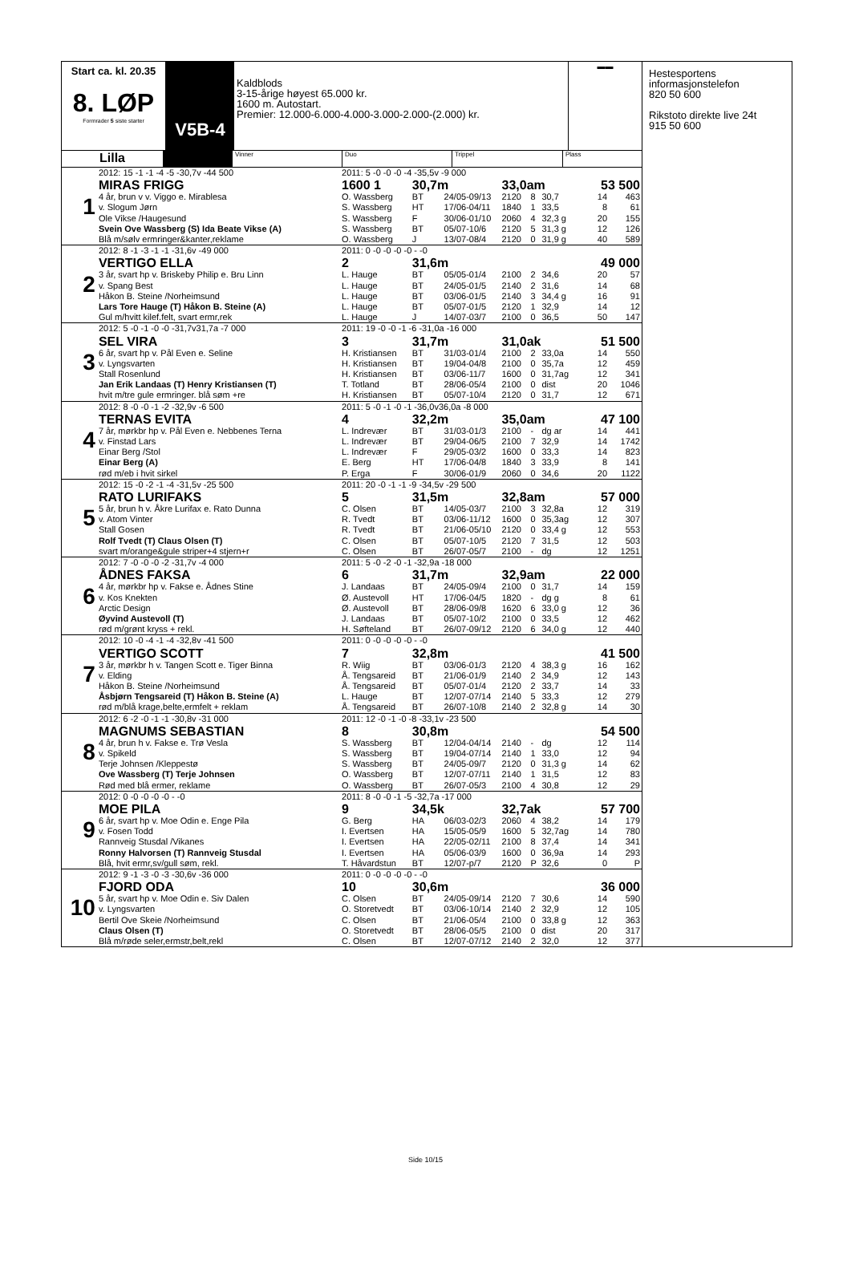Start ca. kl. 20.35
8. LØP
Formrader 5 siste starter
V5B-4
Kaldblods
3-15-årige høyest 65.000 kr.
1600 m. Autostart.
Premier: 12.000-6.000-4.000-3.000-2.000-(2.000) kr.
▬▬
Lilla
Vinner Duo Trippel Plass
| 1 | 2012: 15 -1 -1 -4 -5 -30,7v -44 500 | 2011: 5 -0 -0 -0 -4 -35,5v -9 000 | | | | | | | |
| | MIRAS FRIGG | 1600 1 | 30,7m | | 33,0am | | | 53 500 | |
| | 4 år, brun v v. Viggo e. Mirablesa | O. Wassberg | BT | 24/05-09/13 | 2120 | 8 | 30,7 | 14 | 463 |
| | v. Slogum Jørn | S. Wassberg | HT | 17/06-04/11 | 1840 | 1 | 33,5 | 8 | 61 |
| | Ole Vikse /Haugesund | S. Wassberg | F | 30/06-01/10 | 2060 | 4 | 32,3 g | 20 | 155 |
| | Svein Ove Wassberg (S) Ida Beate Vikse (A) | S. Wassberg | BT | 05/07-10/6 | 2120 | 5 | 31,3 g | 12 | 126 |
| | Blå m/sølv ermringer&kanter,reklame | O. Wassberg | J | 13/07-08/4 | 2120 | 0 | 31,9 g | 40 | 589 |
| 2 | 2012: 8 -1 -3 -1 -1 -31,6v -49 000 | 2011: 0 -0 -0 -0 -0 - -0 | | | | | | | |
| | VERTIGO ELLA | 2 | 31,6m | | | | | 49 000 | |
| | 3 år, svart hp v. Briskeby Philip e. Bru Linn | L. Hauge | BT | 05/05-01/4 | 2100 | 2 | 34,6 | 20 | 57 |
| | v. Spang Best | L. Hauge | BT | 24/05-01/5 | 2140 | 2 | 31,6 | 14 | 68 |
| | Håkon B. Steine /Norheimsund | L. Hauge | BT | 03/06-01/5 | 2140 | 3 | 34,4 g | 16 | 91 |
| | Lars Tore Hauge (T) Håkon B. Steine (A) | L. Hauge | BT | 05/07-01/5 | 2120 | 1 | 32,9 | 14 | 12 |
| | Gul m/hvitt kilef.felt, svart ermr,rek | L. Hauge | J | 14/07-03/7 | 2100 | 0 | 36,5 | 50 | 147 |
| 3 | 2012: 5 -0 -1 -0 -0 -31,7v31,7a -7 000 | 2011: 19 -0 -0 -1 -6 -31,0a -16 000 | | | | | | | |
| | SEL VIRA | 3 | 31,7m | | 31,0ak | | | 51 500 | |
| | 6 år, svart hp v. Pål Even e. Seline | H. Kristiansen | BT | 31/03-01/4 | 2100 | 2 | 33,0a | 14 | 550 |
| | v. Lyngsvarten | H. Kristiansen | BT | 19/04-04/8 | 2100 | 0 | 35,7a | 12 | 459 |
| | Stall Rosenlund | H. Kristiansen | BT | 03/06-11/7 | 1600 | 0 | 31,7ag | 12 | 341 |
| | Jan Erik Landaas (T) Henry Kristiansen (T) | T. Totland | BT | 28/06-05/4 | 2100 | 0 | dist | 20 | 1046 |
| | hvit m/tre gule ermringer. blå søm +re | H. Kristiansen | BT | 05/07-10/4 | 2120 | 0 | 31,7 | 12 | 671 |
| 4 | 2012: 8 -0 -0 -1 -2 -32,9v -6 500 | 2011: 5 -0 -1 -0 -1 -36,0v36,0a -8 000 | | | | | | | |
| | TERNAS EVITA | 4 | 32,2m | | 35,0am | | | 47 100 | |
| | 7 år, mørkbr hp v. Pål Even e. Nebbenes Terna | L. Indrevær | BT | 31/03-01/3 | 2100 | - | dg ar | 14 | 441 |
| | v. Finstad Lars | L. Indrevær | BT | 29/04-06/5 | 2100 | 7 | 32,9 | 14 | 1742 |
| | Einar Berg /Stol | L. Indrevær | F | 29/05-03/2 | 1600 | 0 | 33,3 | 14 | 823 |
| | Einar Berg (A) | E. Berg | HT | 17/06-04/8 | 1840 | 3 | 33,9 | 8 | 141 |
| | rød m/eb i hvit sirkel | P. Erga | F | 30/06-01/9 | 2060 | 0 | 34,6 | 20 | 1122 |
| 5 | 2012: 15 -0 -2 -1 -4 -31,5v -25 500 | 2011: 20 -0 -1 -1 -9 -34,5v -29 500 | | | | | | | |
| | RATO LURIFAKS | 5 | 31,5m | | 32,8am | | | 57 000 | |
| | 5 år, brun h v. Åkre Lurifax e. Rato Dunna | C. Olsen | BT | 14/05-03/7 | 2100 | 3 | 32,8a | 12 | 319 |
| | v. Atom Vinter | R. Tvedt | BT | 03/06-11/12 | 1600 | 0 | 35,3ag | 12 | 307 |
| | Stall Gosen | R. Tvedt | BT | 21/06-05/10 | 2120 | 0 | 33,4 g | 12 | 553 |
| | Rolf Tvedt (T) Claus Olsen (T) | C. Olsen | BT | 05/07-10/5 | 2120 | 7 | 31,5 | 12 | 503 |
| | svart m/orange&gule striper+4 stjern+r | C. Olsen | BT | 26/07-05/7 | 2100 | - | dg | 12 | 1251 |
| 6 | 2012: 7 -0 -0 -0 -2 -31,7v -4 000 | 2011: 5 -0 -2 -0 -1 -32,9a -18 000 | | | | | | | |
| | ÅDNES FAKSA | 6 | 31,7m | | 32,9am | | | 22 000 | |
| | 4 år, mørkbr hp v. Fakse e. Ådnes Stine | J. Landaas | BT | 24/05-09/4 | 2100 | 0 | 31,7 | 14 | 159 |
| | v. Kos Knekten | Ø. Austevoll | HT | 17/06-04/5 | 1820 | - | dg g | 8 | 61 |
| | Arctic Design | Ø. Austevoll | BT | 28/06-09/8 | 1620 | 6 | 33,0 g | 12 | 36 |
| | Øyvind Austevoll (T) | J. Landaas | BT | 05/07-10/2 | 2100 | 0 | 33,5 | 12 | 462 |
| | rød m/grønt kryss + rekl. | H. Søfteland | BT | 26/07-09/12 | 2120 | 6 | 34,0 g | 12 | 440 |
| 7 | 2012: 10 -0 -4 -1 -4 -32,8v -41 500 | 2011: 0 -0 -0 -0 -0 - -0 | | | | | | | |
| | VERTIGO SCOTT | 7 | 32,8m | | | | | 41 500 | |
| | 3 år, mørkbr h v. Tangen Scott e. Tiger Binna | R. Wiig | BT | 03/06-01/3 | 2120 | 4 | 38,3 g | 16 | 162 |
| | v. Elding | Å. Tengsareid | BT | 21/06-01/9 | 2140 | 2 | 34,9 | 12 | 143 |
| | Håkon B. Steine /Norheimsund | Å. Tengsareid | BT | 05/07-01/4 | 2120 | 2 | 33,7 | 14 | 33 |
| | Åsbjørn Tengsareid (T) Håkon B. Steine (A) | L. Hauge | BT | 12/07-07/14 | 2140 | 5 | 33,3 | 12 | 279 |
| | rød m/blå krage,belte,ermfelt + reklam | Å. Tengsareid | BT | 26/07-10/8 | 2140 | 2 | 32,8 g | 14 | 30 |
| 8 | 2012: 6 -2 -0 -1 -1 -30,8v -31 000 | 2011: 12 -0 -1 -0 -8 -33,1v -23 500 | | | | | | | |
| | MAGNUMS SEBASTIAN | 8 | 30,8m | | | | | 54 500 | |
| | 4 år, brun h v. Fakse e. Trø Vesla | S. Wassberg | BT | 12/04-04/14 | 2140 | - | dg | 12 | 114 |
| | v. Spikeld | S. Wassberg | BT | 19/04-07/14 | 2140 | 1 | 33,0 | 12 | 94 |
| | Terje Johnsen /Kleppestø | S. Wassberg | BT | 24/05-09/7 | 2120 | 0 | 31,3 g | 14 | 62 |
| | Ove Wassberg (T) Terje Johnsen | O. Wassberg | BT | 12/07-07/11 | 2140 | 1 | 31,5 | 12 | 83 |
| | Rød med blå ermer, reklame | O. Wassberg | BT | 26/07-05/3 | 2100 | 4 | 30,8 | 12 | 29 |
| 9 | 2012: 0 -0 -0 -0 -0 - -0 | 2011: 8 -0 -0 -1 -5 -32,7a -17 000 | | | | | | | |
| | MOE PILA | 9 | 34,5k | | 32,7ak | | | 57 700 | |
| | 6 år, svart hp v. Moe Odin e. Enge Pila | G. Berg | HA | 06/03-02/3 | 2060 | 4 | 38,2 | 14 | 179 |
| | v. Fosen Todd | I. Evertsen | HA | 15/05-05/9 | 1600 | 5 | 32,7ag | 14 | 780 |
| | Rannveig Stusdal /Vikanes | I. Evertsen | HA | 22/05-02/11 | 2100 | 8 | 37,4 | 14 | 341 |
| | Ronny Halvorsen (T) Rannveig Stusdal | I. Evertsen | HA | 05/06-03/9 | 1600 | 0 | 36,9a | 14 | 293 |
| | Blå, hvit ermr,sv/gull søm, rekl. | T. Håvardstun | BT | 12/07-p/7 | 2120 | P | 32,6 | 0 | P |
| 10 | 2012: 9 -1 -3 -0 -3 -30,6v -36 000 | 2011: 0 -0 -0 -0 -0 - -0 | | | | | | | |
| | FJORD ODA | 10 | 30,6m | | | | | 36 000 | |
| | 5 år, svart hp v. Moe Odin e. Siv Dalen | C. Olsen | BT | 24/05-09/14 | 2120 | 7 | 30,6 | 14 | 590 |
| | v. Lyngsvarten | O. Storetvedt | BT | 03/06-10/14 | 2140 | 2 | 32,9 | 12 | 105 |
| | Bertil Ove Skeie /Norheimsund | C. Olsen | BT | 21/06-05/4 | 2100 | 0 | 33,8 g | 12 | 363 |
| | Claus Olsen (T) | O. Storetvedt | BT | 28/06-05/5 | 2100 | 0 | dist | 20 | 317 |
| | Blå m/røde seler,ermstr,belt,rekl | C. Olsen | BT | 12/07-07/12 | 2140 | 2 | 32,0 | 12 | 377 |
Hestesportens
informasjonstelefon
820 50 600
Rikstoto direkte live 24t
915 50 600
Side 10/15